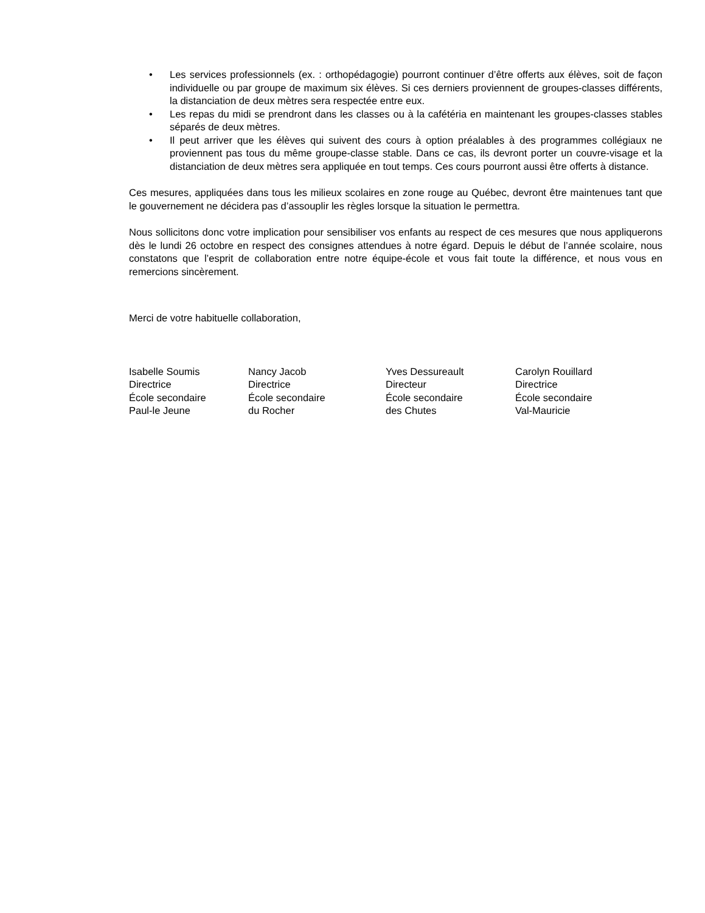• Les services professionnels (ex. : orthopédagogie) pourront continuer d’être offerts aux élèves, soit de façon individuelle ou par groupe de maximum six élèves. Si ces derniers proviennent de groupes-classes différents, la distanciation de deux mètres sera respectée entre eux.
• Les repas du midi se prendront dans les classes ou à la cafétéria en maintenant les groupes-classes stables séparés de deux mètres.
• Il peut arriver que les élèves qui suivent des cours à option préalables à des programmes collégiaux ne proviennent pas tous du même groupe-classe stable. Dans ce cas, ils devront porter un couvre-visage et la distanciation de deux mètres sera appliquée en tout temps. Ces cours pourront aussi être offerts à distance.
Ces mesures, appliquées dans tous les milieux scolaires en zone rouge au Québec, devront être maintenues tant que le gouvernement ne décidera pas d’assouplir les règles lorsque la situation le permettra.
Nous sollicitons donc votre implication pour sensibiliser vos enfants au respect de ces mesures que nous appliquerons dès le lundi 26 octobre en respect des consignes attendues à notre égard. Depuis le début de l’année scolaire, nous constatons que l’esprit de collaboration entre notre équipe-école et vous fait toute la différence, et nous vous en remercions sincèrement.
Merci de votre habituelle collaboration,
Isabelle Soumis
Directrice
École secondaire
Paul-le Jeune
Nancy Jacob
Directrice
École secondaire
du Rocher
Yves Dessureault
Directeur
École secondaire
des Chutes
Carolyn Rouillard
Directrice
École secondaire
Val-Mauricie